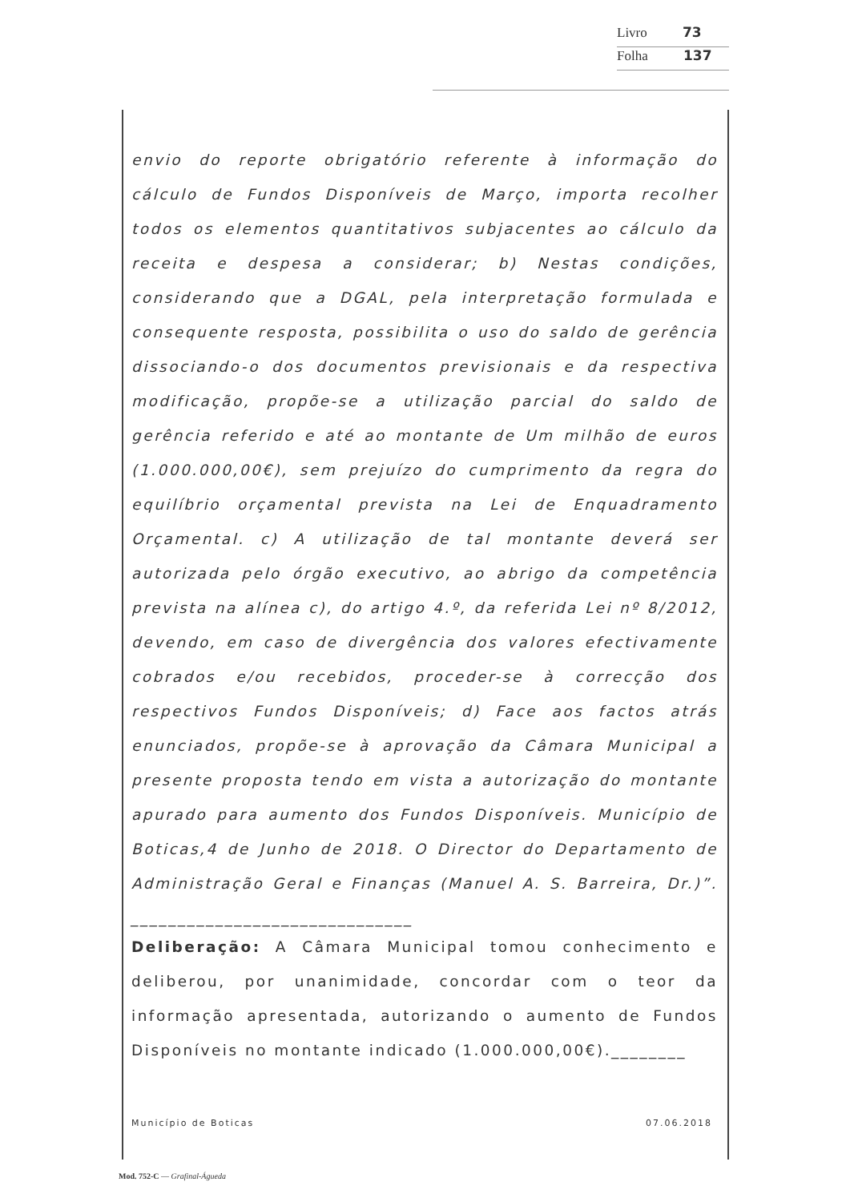Livro 73
Folha 137
envio do reporte obrigatório referente à informação do cálculo de Fundos Disponíveis de Março, importa recolher todos os elementos quantitativos subjacentes ao cálculo da receita e despesa a considerar; b) Nestas condições, considerando que a DGAL, pela interpretação formulada e consequente resposta, possibilita o uso do saldo de gerência dissociando-o dos documentos previsionais e da respectiva modificação, propõe-se a utilização parcial do saldo de gerência referido e até ao montante de Um milhão de euros (1.000.000,00€), sem prejuízo do cumprimento da regra do equilíbrio orçamental prevista na Lei de Enquadramento Orçamental. c) A utilização de tal montante deverá ser autorizada pelo órgão executivo, ao abrigo da competência prevista na alínea c), do artigo 4.º, da referida Lei nº 8/2012, devendo, em caso de divergência dos valores efectivamente cobrados e/ou recebidos, proceder-se à correcção dos respectivos Fundos Disponíveis; d) Face aos factos atrás enunciados, propõe-se à aprovação da Câmara Municipal a presente proposta tendo em vista a autorização do montante apurado para aumento dos Fundos Disponíveis. Município de Boticas,4 de Junho de 2018. O Director do Departamento de Administração Geral e Finanças (Manuel A. S. Barreira, Dr.)”. ______________________________
Deliberação: A Câmara Municipal tomou conhecimento e deliberou, por unanimidade, concordar com o teor da informação apresentada, autorizando o aumento de Fundos Disponíveis no montante indicado (1.000.000,00€).________
Município de Boticas 07.06.2018
Mod. 752-C — Grafinal-Águeda